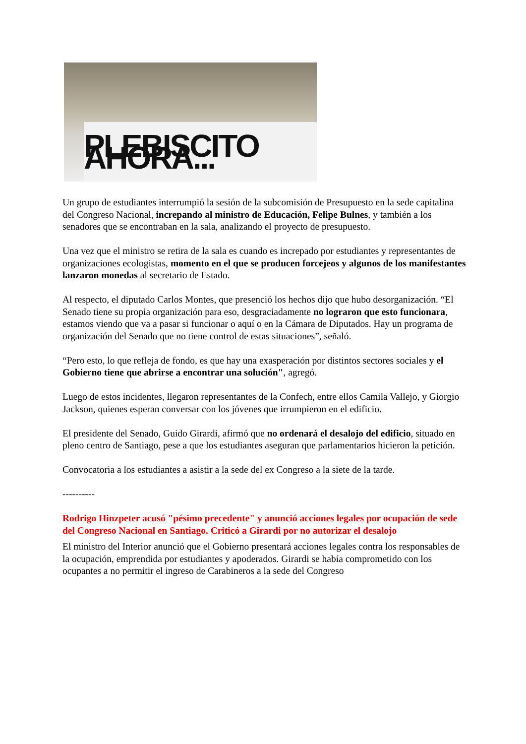PLEBISCITO AHORA...
Un grupo de estudiantes interrumpió la sesión de la subcomisión de Presupuesto en la sede capitalina del Congreso Nacional, increpando al ministro de Educación, Felipe Bulnes, y también a los senadores que se encontraban en la sala, analizando el proyecto de presupuesto.
Una vez que el ministro se retira de la sala es cuando es increpado por estudiantes y representantes de organizaciones ecologistas, momento en el que se producen forcejeos y algunos de los manifestantes lanzaron monedas al secretario de Estado.
Al respecto, el diputado Carlos Montes, que presenció los hechos dijo que hubo desorganización. “El Senado tiene su propia organización para eso, desgraciadamente no lograron que esto funcionara, estamos viendo que va a pasar si funcionar o aquí o en la Cámara de Diputados. Hay un programa de organización del Senado que no tiene control de estas situaciones”, señaló.
“Pero esto, lo que refleja de fondo, es que hay una exasperación por distintos sectores sociales y el Gobierno tiene que abrirse a encontrar una solución", agregó.
Luego de estos incidentes, llegaron representantes de la Confech, entre ellos Camila Vallejo, y Giorgio Jackson, quienes esperan conversar con los jóvenes que irrumpieron en el edificio.
El presidente del Senado, Guido Girardi, afirmó que no ordenará el desalojo del edificio, situado en pleno centro de Santiago, pese a que los estudiantes aseguran que parlamentarios hicieron la petición.
Convocatoria a los estudiantes a asistir a la sede del ex Congreso a la siete de la tarde.
----------
Rodrigo Hinzpeter acusó "pésimo precedente" y anunció acciones legales por ocupación de sede del Congreso Nacional en Santiago. Criticó a Girardi por no autorizar el desalojo
El ministro del Interior anunció que el Gobierno presentará acciones legales contra los responsables de la ocupación, emprendida por estudiantes y apoderados. Girardi se había comprometido con los ocupantes a no permitir el ingreso de Carabineros a la sede del Congreso